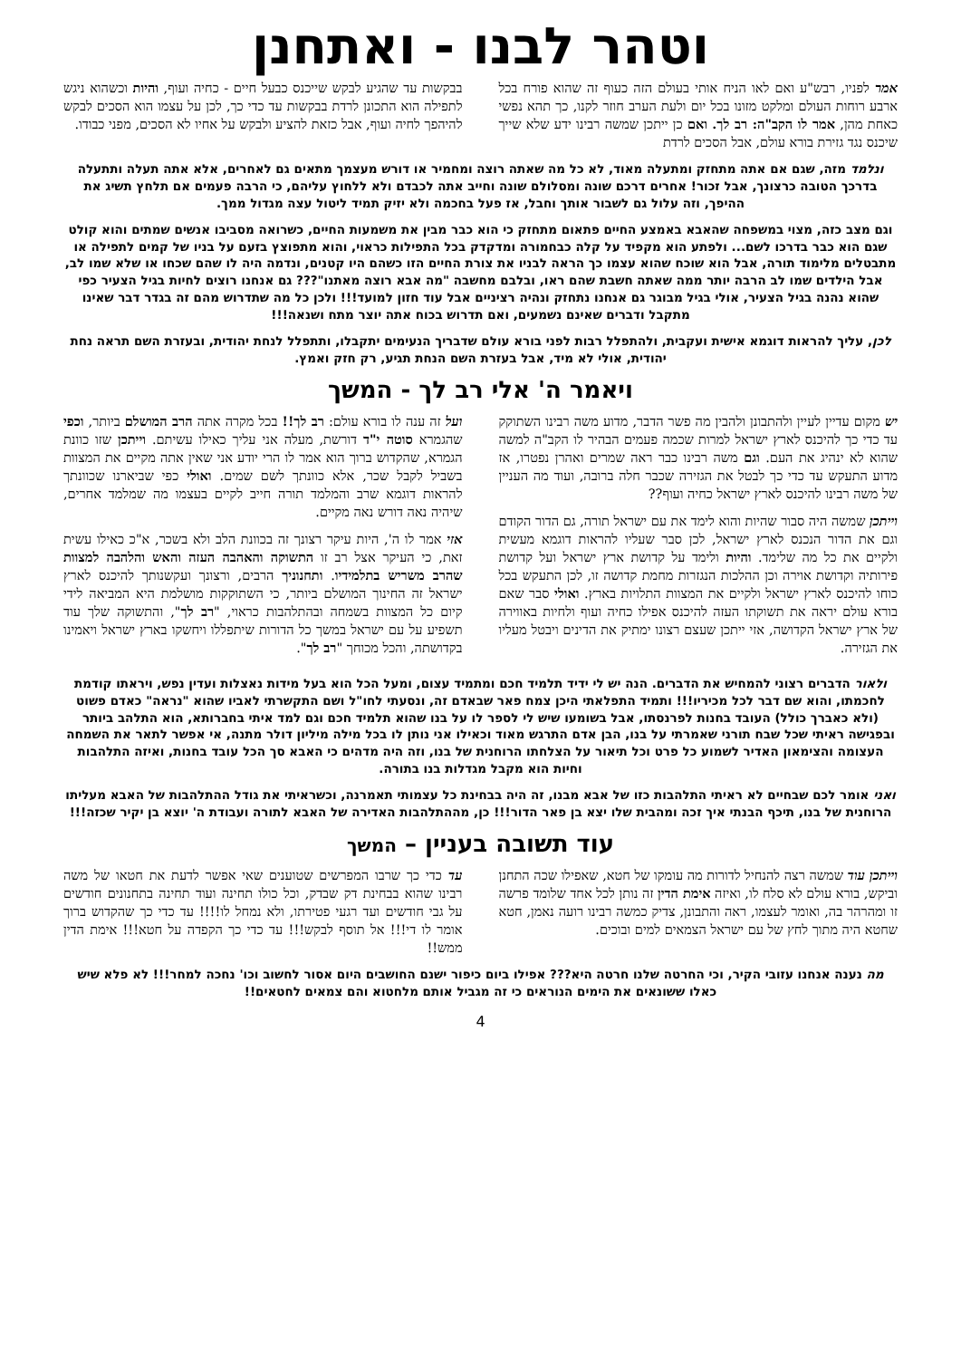וטהר לבנו - ואתחנן
אמר לפניו, רבש"ע ואם לאו הניח אותי בעולם הזה כעוף זה שהוא פורח בכל ארבע רוחות העולם ומלקט מזונו בכל יום ולעת הערב חוזר לקנו, כך תהא נפשי כאחת מהן, אמר לו הקב"ה: רב לך. ואם כן ייתכן שמשה רבינו ידע שלא שייך שיכנס נגד גזירת בורא עולם, אבל הסכים לרדת
בבקשות עד שהגיע לבקש שייכנס כבעל חיים - כחיה ועוף, והיות וכשהוא ניגש לתפילה הוא התכונן לרדת בבקשות עד כדי כך, לכן על עצמו הוא הסכים לבקש להיהפך לחיה ועוף, אבל כזאת להציע ולבקש על אחיו לא הסכים, מפני כבודו.
ונלמד מזה, שגם אם אתה מתחזק ומתעלה מאוד, לא כל מה שאתה רוצה ומחמיר או דורש מעצמך מתאים גם לאחרים, אלא אתה תעלה ותתעלה בדרכך הטובה כרצונך, אבל זכור! אחרים דרכם שונה ומסלולם שונה וחייב אתה לכבדם ולא ללחוץ עליהם, כי הרבה פעמים אם תלחץ תשיג את ההיפך, וזה עלול גם לשבור אותך וחבל, אז פעל בחכמה ולא יזיק תמיד ליטול עצה מגדול ממך.
וגם מצב כזה, מצוי במשפחה שהאבא באמצע החיים פתאום מתחזק כי הוא כבר מבין את משמעות החיים, כשרואה מסביבו אנשים שמתים והוא קולט שגם הוא כבר בדרכו לשם... ולפתע הוא מקפיד על קלה כבחמורה ומדקדק בכל התפילות כראוי, והוא מתפוצץ בזעם על בניו של קמים לתפילה או מתבטלים מלימוד תורה, אבל הוא שוכח שהוא עצמו כך הראה לבניו את צורת החיים הזו כשהם היו קטנים, ונדמה היה לו שהם שכחו או שלא שמו לב, אבל הילדים שמו לב הרבה יותר ממה שאתה חשבת שהם ראו, ובלבם מחשבה "מה אבא רוצה מאתנו"??? גם אנחנו רוצים לחיות בגיל הצעיר כפי שהוא נהנה בגיל הצעיר, אולי בגיל מבוגר גם אנחנו נתחזק ונהיה רציניים אבל עוד חזון למועד!!! ולכן כל מה שתדרוש מהם זה בגדר דבר שאינו מתקבל ודברים שאינם נשמעים, ואם תדרוש בכוח אתה יוצר מתח ושנאה!!!
לכן, עליך להראות דוגמא אישית ועקבית, ולהתפלל רבות לפני בורא עולם שדבריך הנעימים יתקבלו, ותתפלל לנחת יהודית, ובעזרת השם תראה נחת יהודית, אולי לא מיד, אבל בעזרת השם הנחת תגיע, רק חזק ואמץ.
ויאמר ה' אלי רב לך - המשך
יש מקום עדיין לעיין ולהתבונן ולהבין מה פשר הדבר, מדוע משה רבינו השתוקק עד כדי כך להיכנס לארץ ישראל למרות שכמה פעמים הבהיר לו הקב"ה למשה שהוא לא ינהיג את העם. וגם משה רבינו כבר ראה שמרים ואהרן נפטרו, אז מדוע התעקש עד כדי כך לבטל את הגזירה שכבר חלה ברובה, ועוד מה העניין של משה רבינו להיכנס לארץ ישראל כחיה ועוף??
וייתכן שמשה היה סבור שהיות והוא לימד את עם ישראל תורה, גם הדור הקודם וגם את הדור הנכנס לארץ ישראל, לכן סבר שעליו להראות דוגמא מעשית ולקיים את כל מה שלימד. והיות ולימד על קדושת ארץ ישראל ועל קדושת פירותיה וקדושת אוירה וכן ההלכות הנגזרות מחמת קדושה זו, לכן התעקש בכל כוחו להיכנס לארץ ישראל ולקיים את המצוות התלויות בארץ. ואולי סבר שאם בורא עולם יראה את תשוקתו העזה להיכנס אפילו כחיה ועוף ולחיות באווירה של ארץ ישראל הקדושה, אזי ייתכן שעצם רצונו ימתיק את הדינים ויבטל מעליו את הגזירה.
ועל זה ענה לו בורא עולם: רב לך!! בכל מקרה אתה הרב המושלם ביותר, וכפי שהגמרא סוטה י"ד דורשת, מעלה אני עליך כאילו עשיתם. וייתכן שזו כוונת הגמרא, שהקדוש ברוך הוא אמר לו הרי יודע אני שאין אתה מקיים את המצוות בשביל לקבל שכר, אלא כוונתך לשם שמים. ואולי כפי שביארנו שכוונתך להראות דוגמא שרב והמלמד תורה חייב לקיים בעצמו מה שמלמד אחרים, שיהיה נאה דורש נאה מקיים.
אזי אמר לו ה', היות עיקר רצונך זה בכוונת הלב ולא בשכר, א"כ כאילו עשית זאת, כי העיקר אצל רב זו התשוקה והאהבה העזה והאש והלהבה למצוות שהרב משריש בתלמידיו. ותחנוניך הרבים, ורצונך ועקשנותך להיכנס לארץ ישראל זה החינוך המושלם ביותר, כי השתוקקות מושלמת היא המביאה לידי קיום כל המצוות בשמחה ובהתלהבות כראוי, "רב לך", והתשוקה שלך עוד תשפיע על עם ישראל במשך כל הדורות שיתפללו ויחשקו בארץ ישראל ויאמינו בקדושתה, והכל מכוחך "רב לך".
ולאור הדברים רצוני להמחיש את הדברים. הנה יש לי ידיד תלמיד חכם ומתמיד עצום, ומעל הכל הוא בעל מידות נאצלות ועדין נפש, ויראתו קודמת לחכמתו, והוא שם דבר לכל מכיריו!!! ותמיד התפלאתי היכן צמח פאר שבאדם זה, ונסעתי לחו"ל ושם התקשרתי לאביו שהוא "נראה" כאדם פשוט (ולא כאברך כולל) העובד בחנות לפרנסתו, אבל בשומעו שיש לי לספר לו על בנו שהוא תלמיד חכם וגם למד איתי בחברותא, הוא התלהב ביותר ובפגישה ראיתי שכל שבח תורני שאמרתי על בנו, הבן אדם התרגש מאוד וכאילו אני נותן לו בכל מילה מיליון דולר מתנה, אי אפשר לתאר את השמחה העצומה והצימאון האדיר לשמוע כל פרט וכל תיאור על הצלחתו הרוחנית של בנו, וזה היה מדהים כי האבא סך הכל עובד בחנות, ואיזה התלהבות וחיות הוא מקבל מגדלות בנו בתורה.
ואני אומר לכם שבחיים לא ראיתי התלהבות כזו של אבא מבנו, זה היה בבחינת כל עצמותי תאמרנה, וכשראיתי את גודל ההתלהבות של האבא מעליתו הרוחנית של בנו, תיכף הבנתי איך זכה ומהבית שלו יצא בן פאר הדור!!! כן, מההתלהבות האדירה של האבא לתורה ועבודת ה' יוצא בן יקיר שכזה!!!
עוד תשובה בעניין – המשך
וייתכן עוד שמשה רצה להנחיל לדורות מה עומקו של חטא, שאפילו שכה התחנן וביקש, בורא עולם לא סלח לו, ואיזה אימת הדין זה נותן לכל אחד שלומד פרשה זו ומהרהר בה, ואומר לעצמו, ראה והתבונן, צדיק כמשה רבינו רועה נאמן, חטא שחטא היה מתוך לחץ של עם ישראל הצמאים למים ובוכים.
עד כדי כך שרבו המפרשים שטוענים שאי אפשר לדעת את חטאו של משה רבינו שהוא בבחינת דק שבדק, וכל כולו תחינה ועוד תחינה בתחנונים חודשים על גבי חודשים ועד רגעי פטירתו, ולא נמחל לו!!!! עד כדי כך שהקדוש ברוך אומר לו די!!! אל תוסף לבקש!!! עד כדי כך הקפדה על חטא!!! אימת הדין ממש!!
מה נענה אנחנו עזובי הקיר, וכי החרטה שלנו חרטה היא??? אפילו ביום כיפור ישנם החושבים היום אסור לחשוב וכו' נחכה למחר!!! לא פלא שיש כאלו ששונאים את הימים הנוראים כי זה מגביל אותם מלחטוא והם צמאים לחטאים!!
4